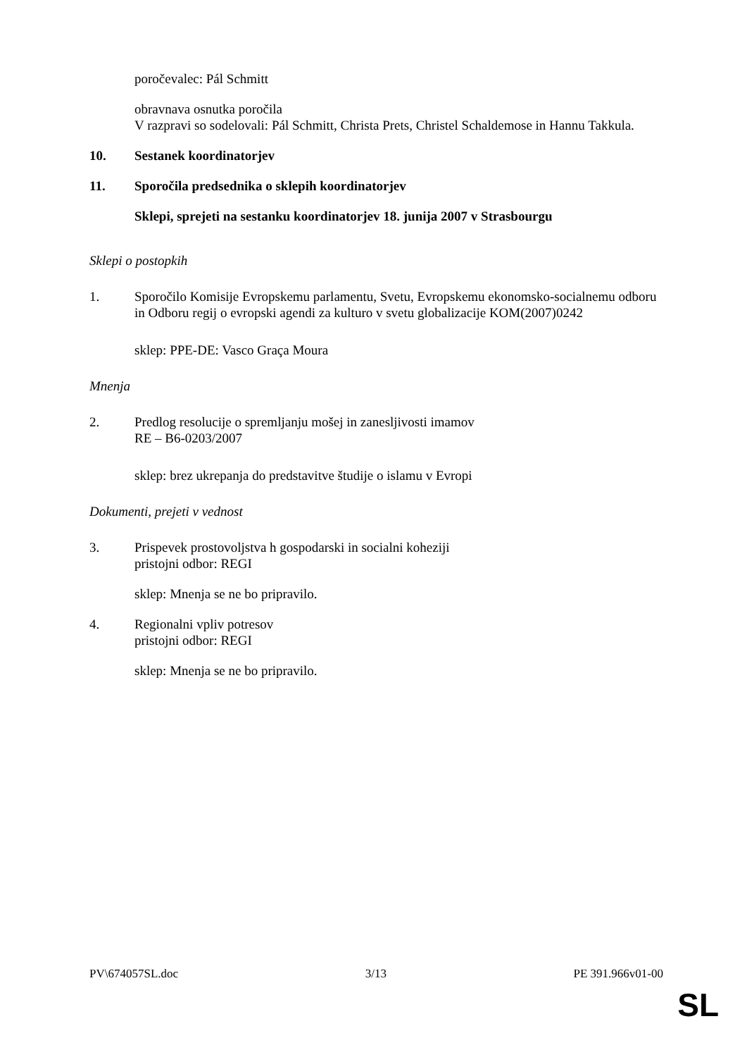poročevalec: Pál Schmitt
obravnava osnutka poročila
V razpravi so sodelovali: Pál Schmitt, Christa Prets, Christel Schaldemose in Hannu Takkula.
10. Sestanek koordinatorjev
11. Sporočila predsednika o sklepih koordinatorjev
Sklepi, sprejeti na sestanku koordinatorjev 18. junija 2007 v Strasbourgu
Sklepi o postopkih
1. Sporočilo Komisije Evropskemu parlamentu, Svetu, Evropskemu ekonomsko-socialnemu odboru in Odboru regij o evropski agendi za kulturo v svetu globalizacije KOM(2007)0242
sklep: PPE-DE: Vasco Graça Moura
Mnenja
2. Predlog resolucije o spremljanju mošej in zanesljivosti imamov
RE – B6-0203/2007
sklep: brez ukrepanja do predstavitve študije o islamu v Evropi
Dokumenti, prejeti v vednost
3. Prispevek prostovoljstva h gospodarski in socialni koheziji
pristojni odbor: REGI
sklep: Mnenja se ne bo pripravilo.
4. Regionalni vpliv potresov
pristojni odbor: REGI
sklep: Mnenja se ne bo pripravilo.
PV\674057SL.doc 3/13 PE 391.966v01-00
SL